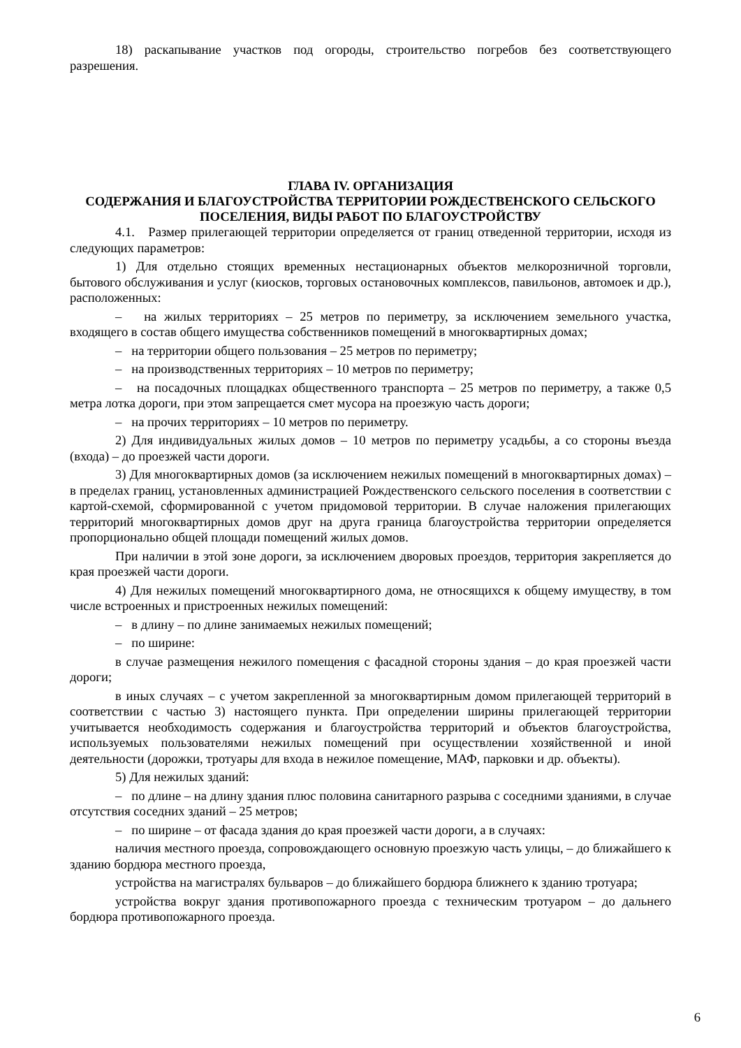18) раскапывание участков под огороды, строительство погребов без соответствующего разрешения.
ГЛАВА IV. ОРГАНИЗАЦИЯ
СОДЕРЖАНИЯ И БЛАГОУСТРОЙСТВА ТЕРРИТОРИИ РОЖДЕСТВЕНСКОГО СЕЛЬСКОГО ПОСЕЛЕНИЯ, ВИДЫ РАБОТ ПО БЛАГОУСТРОЙСТВУ
4.1. Размер прилегающей территории определяется от границ отведенной территории, исходя из следующих параметров:
1) Для отдельно стоящих временных нестационарных объектов мелкорозничной торговли, бытового обслуживания и услуг (киосков, торговых остановочных комплексов, павильонов, автомоек и др.), расположенных:
– на жилых территориях – 25 метров по периметру, за исключением земельного участка, входящего в состав общего имущества собственников помещений в многоквартирных домах;
– на территории общего пользования – 25 метров по периметру;
– на производственных территориях – 10 метров по периметру;
– на посадочных площадках общественного транспорта – 25 метров по периметру, а также 0,5 метра лотка дороги, при этом запрещается смет мусора на проезжую часть дороги;
– на прочих территориях – 10 метров по периметру.
2) Для индивидуальных жилых домов – 10 метров по периметру усадьбы, а со стороны въезда (входа) – до проезжей части дороги.
3) Для многоквартирных домов (за исключением нежилых помещений в многоквартирных домах) – в пределах границ, установленных администрацией Рождественского сельского поселения в соответствии с картой-схемой, сформированной с учетом придомовой территории. В случае наложения прилегающих территорий многоквартирных домов друг на друга граница благоустройства территории определяется пропорционально общей площади помещений жилых домов.
При наличии в этой зоне дороги, за исключением дворовых проездов, территория закрепляется до края проезжей части дороги.
4) Для нежилых помещений многоквартирного дома, не относящихся к общему имуществу, в том числе встроенных и пристроенных нежилых помещений:
– в длину – по длине занимаемых нежилых помещений;
– по ширине:
в случае размещения нежилого помещения с фасадной стороны здания – до края проезжей части дороги;
в иных случаях – с учетом закрепленной за многоквартирным домом прилегающей территорий в соответствии с частью 3) настоящего пункта. При определении ширины прилегающей территории учитывается необходимость содержания и благоустройства территорий и объектов благоустройства, используемых пользователями нежилых помещений при осуществлении хозяйственной и иной деятельности (дорожки, тротуары для входа в нежилое помещение, МАФ, парковки и др. объекты).
5) Для нежилых зданий:
– по длине – на длину здания плюс половина санитарного разрыва с соседними зданиями, в случае отсутствия соседних зданий – 25 метров;
– по ширине – от фасада здания до края проезжей части дороги, а в случаях:
наличия местного проезда, сопровождающего основную проезжую часть улицы, – до ближайшего к зданию бордюра местного проезда,
устройства на магистралях бульваров – до ближайшего бордюра ближнего к зданию тротуара;
устройства вокруг здания противопожарного проезда с техническим тротуаром – до дальнего бордюра противопожарного проезда.
6